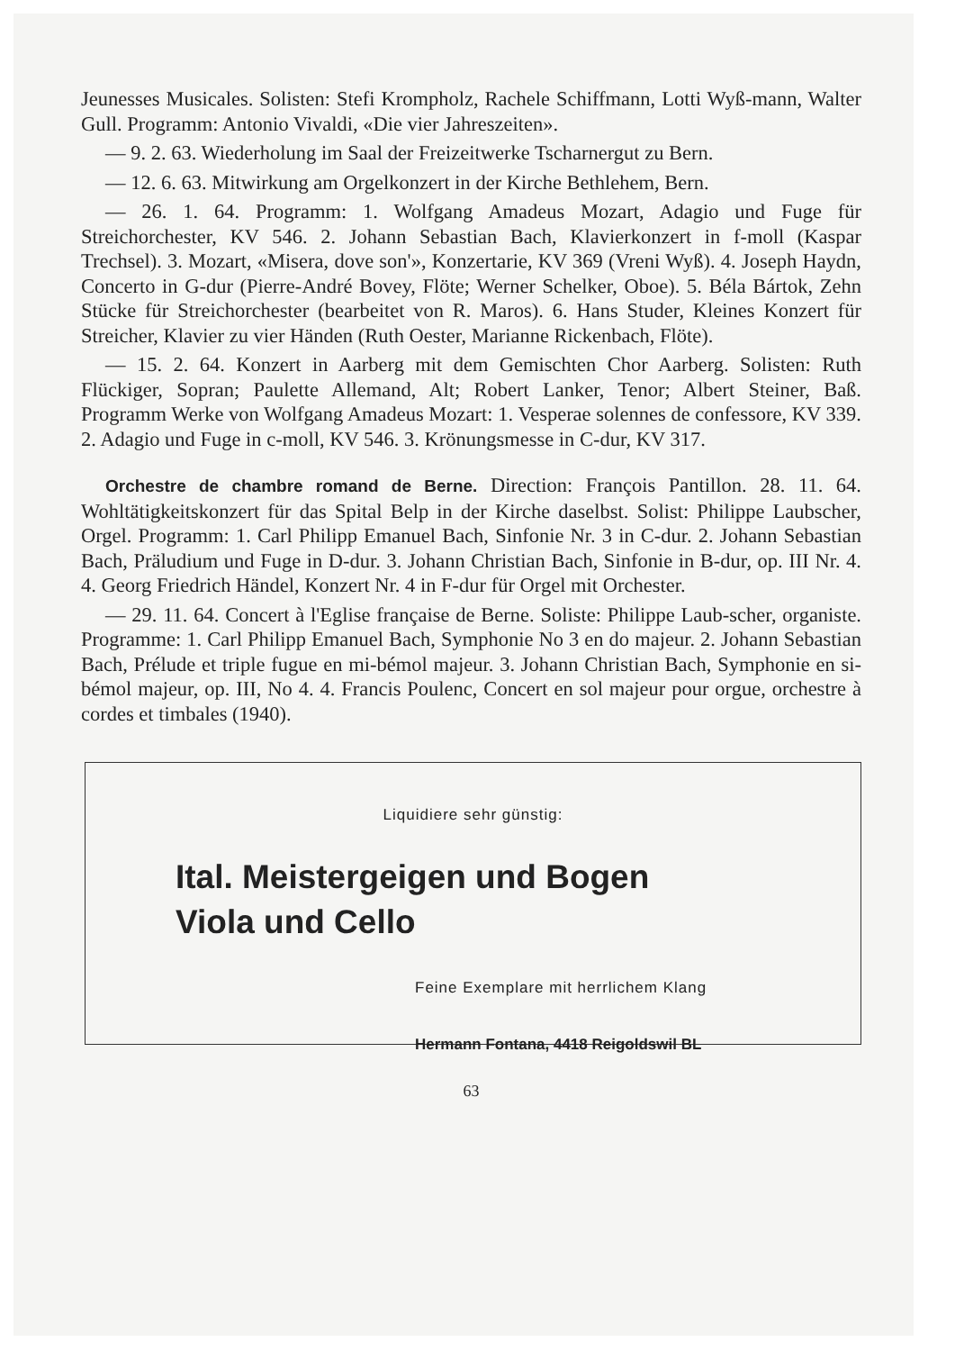Jeunesses Musicales. Solisten: Stefi Krompholz, Rachele Schiffmann, Lotti Wyß-mann, Walter Gull. Programm: Antonio Vivaldi, «Die vier Jahreszeiten».
— 9. 2. 63. Wiederholung im Saal der Freizeitwerke Tscharnergut zu Bern.
— 12. 6. 63. Mitwirkung am Orgelkonzert in der Kirche Bethlehem, Bern.
— 26. 1. 64. Programm: 1. Wolfgang Amadeus Mozart, Adagio und Fuge für Streichorchester, KV 546. 2. Johann Sebastian Bach, Klavierkonzert in f-moll (Kaspar Trechsel). 3. Mozart, «Misera, dove son'», Konzertarie, KV 369 (Vreni Wyß). 4. Joseph Haydn, Concerto in G-dur (Pierre-André Bovey, Flöte; Werner Schelker, Oboe). 5. Béla Bártok, Zehn Stücke für Streichorchester (bearbeitet von R. Maros). 6. Hans Studer, Kleines Konzert für Streicher, Klavier zu vier Händen (Ruth Oester, Marianne Rickenbach, Flöte).
— 15. 2. 64. Konzert in Aarberg mit dem Gemischten Chor Aarberg. Solisten: Ruth Flückiger, Sopran; Paulette Allemand, Alt; Robert Lanker, Tenor; Albert Steiner, Baß. Programm Werke von Wolfgang Amadeus Mozart: 1. Vesperae solennes de confessore, KV 339. 2. Adagio und Fuge in c-moll, KV 546. 3. Krönungsmesse in C-dur, KV 317.
Orchestre de chambre romand de Berne. Direction: François Pantillon. 28. 11. 64. Wohltätigkeitskonzert für das Spital Belp in der Kirche daselbst. Solist: Philippe Laubscher, Orgel. Programm: 1. Carl Philipp Emanuel Bach, Sinfonie Nr. 3 in C-dur. 2. Johann Sebastian Bach, Präludium und Fuge in D-dur. 3. Johann Christian Bach, Sinfonie in B-dur, op. III Nr. 4. 4. Georg Friedrich Händel, Konzert Nr. 4 in F-dur für Orgel mit Orchester.
— 29. 11. 64. Concert à l'Eglise française de Berne. Soliste: Philippe Laub-scher, organiste. Programme: 1. Carl Philipp Emanuel Bach, Symphonie No 3 en do majeur. 2. Johann Sebastian Bach, Prélude et triple fugue en mi-bémol majeur. 3. Johann Christian Bach, Symphonie en si-bémol majeur, op. III, No 4. 4. Francis Poulenc, Concert en sol majeur pour orgue, orchestre à cordes et timbales (1940).
Liquidiere sehr günstig:
Ital. Meistergeigen und Bogen
Viola und Cello
Feine Exemplare mit herrlichem Klang
Hermann Fontana, 4418 Reigoldswil BL
63